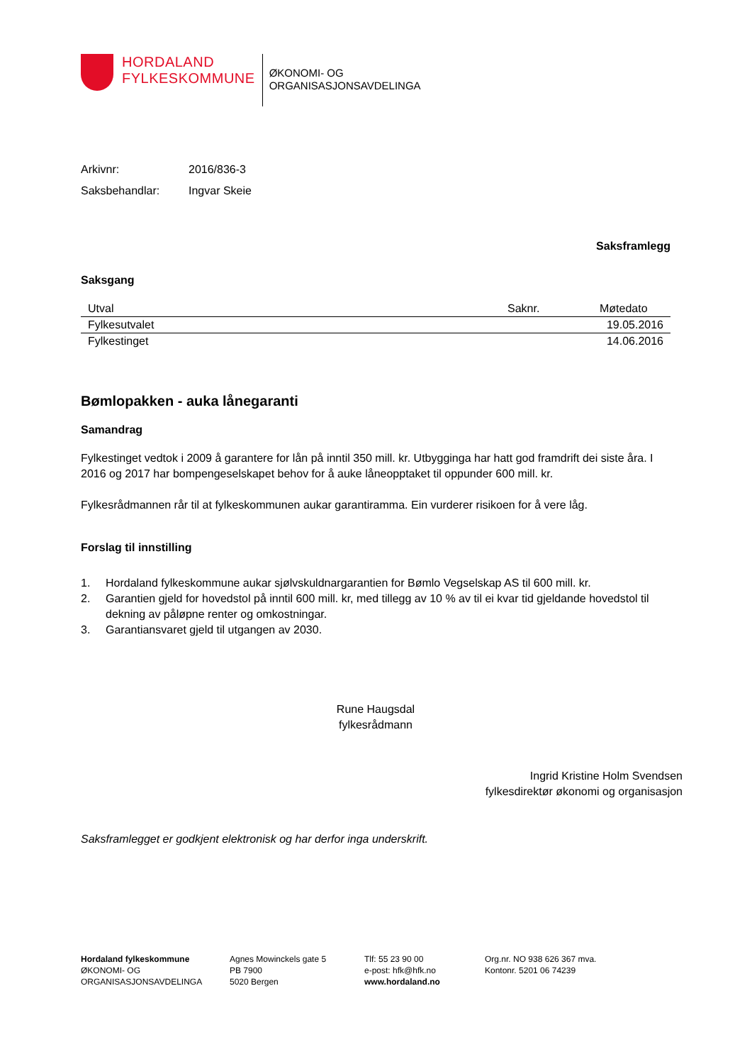HORDALAND
FYLKESKOMMUNE
ØKONOMI- OG
ORGANISASJONSAVDELINGA
Arkivnr: 2016/836-3
Saksbehandlar: Ingvar Skeie
Saksframlegg
Saksgang
| Utval | Saknr. | Møtedato |
| --- | --- | --- |
| Fylkesutvalet | | 19.05.2016 |
| Fylkestinget | | 14.06.2016 |
Bømlopakken - auka lånegaranti
Samandrag
Fylkestinget vedtok i 2009 å garantere for lån på inntil 350 mill. kr. Utbygginga har hatt god framdrift dei siste åra. I 2016 og 2017 har bompengeselskapet behov for å auke låneopptaket til oppunder 600 mill. kr.
Fylkesrådmannen rår til at fylkeskommunen aukar garantiramma. Ein vurderer risikoen for å vere låg.
Forslag til innstilling
1. Hordaland fylkeskommune aukar sjølvskuldnargarantien for Bømlo Vegselskap AS til 600 mill. kr.
2. Garantien gjeld for hovedstol på inntil 600 mill. kr, med tillegg av 10 % av til ei kvar tid gjeldande hovedstol til dekning av påløpne renter og omkostningar.
3. Garantiansvaret gjeld til utgangen av 2030.
Rune Haugsdal
fylkesrådmann
Ingrid Kristine Holm Svendsen
fylkesdirektør økonomi og organisasjon
Saksframlegget er godkjent elektronisk og har derfor inga underskrift.
Hordaland fylkeskommune
ØKONOMI- OG
ORGANISASJONSAVDELINGA
Agnes Mowinckels gate 5
PB 7900
5020 Bergen
Tlf: 55 23 90 00
e-post: hfk@hfk.no
www.hordaland.no
Org.nr. NO 938 626 367 mva.
Kontonr. 5201 06 74239